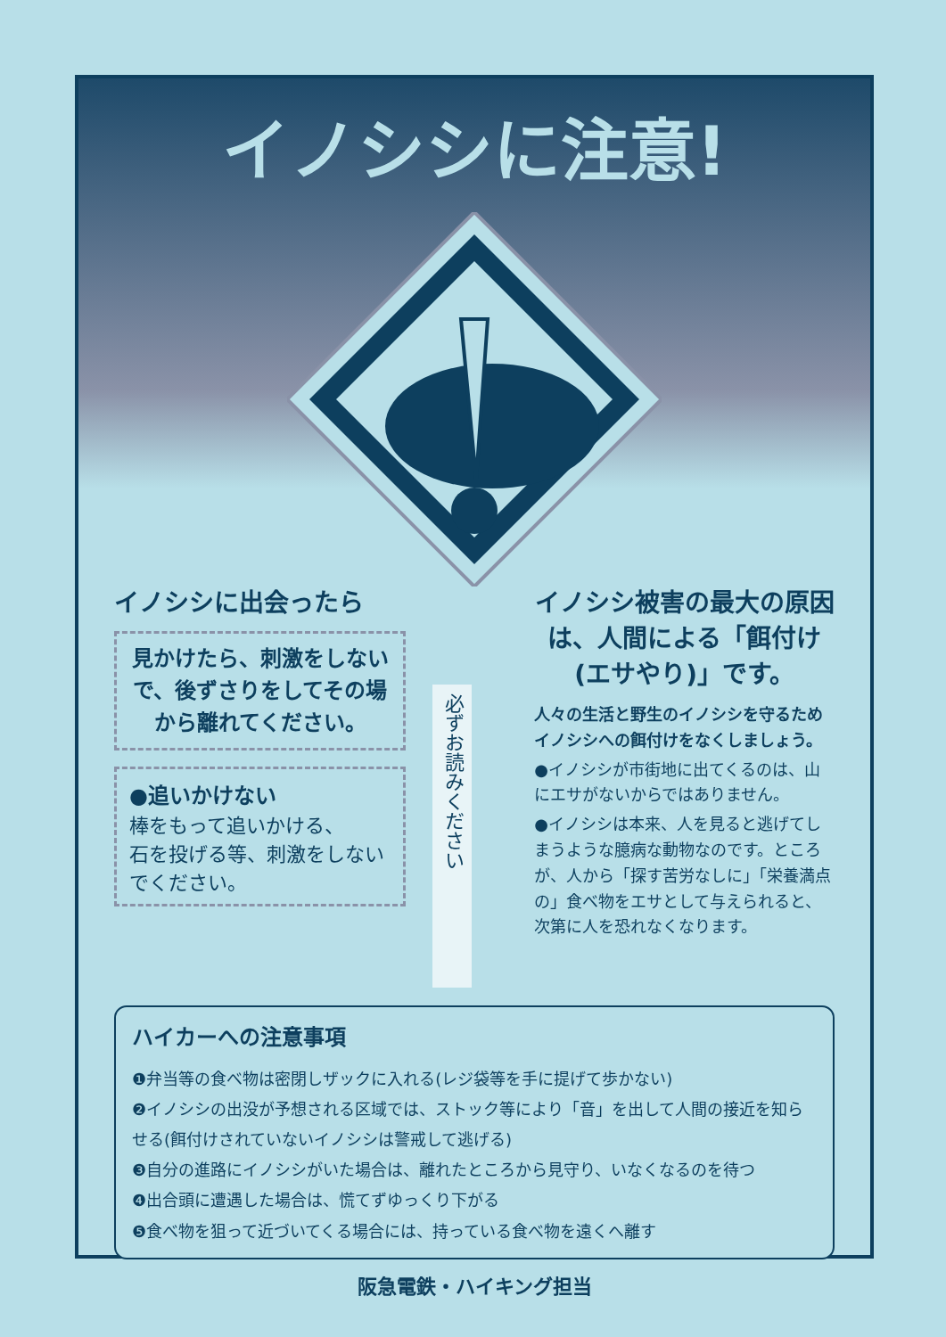イノシシに注意!
イノシシに出会ったら
見かけたら、刺激をしないで、後ずさりをしてその場から離れてください。
●追いかけない
棒をもって追いかける、
石を投げる等、刺激をしないでください。
必ずお読みください
イノシシ被害の最大の原因は、人間による「餌付け(エサやり)」です。
人々の生活と野生のイノシシを守るためイノシシへの餌付けをなくしましょう。
●イノシシが市街地に出てくるのは、山にエサがないからではありません。
●イノシシは本来、人を見ると逃げてしまうような臆病な動物なのです。ところが、人から「探す苦労なしに」「栄養満点の」食べ物をエサとして与えられると、次第に人を恐れなくなります。
ハイカーへの注意事項
❶弁当等の食べ物は密閉しザックに入れる(レジ袋等を手に提げて歩かない)
❷イノシシの出没が予想される区域では、ストック等により「音」を出して人間の接近を知らせる(餌付けされていないイノシシは警戒して逃げる)
❸自分の進路にイノシシがいた場合は、離れたところから見守り、いなくなるのを待つ
❹出合頭に遭遇した場合は、慌てずゆっくり下がる
❺食べ物を狙って近づいてくる場合には、持っている食べ物を遠くへ離す
阪急電鉄・ハイキング担当